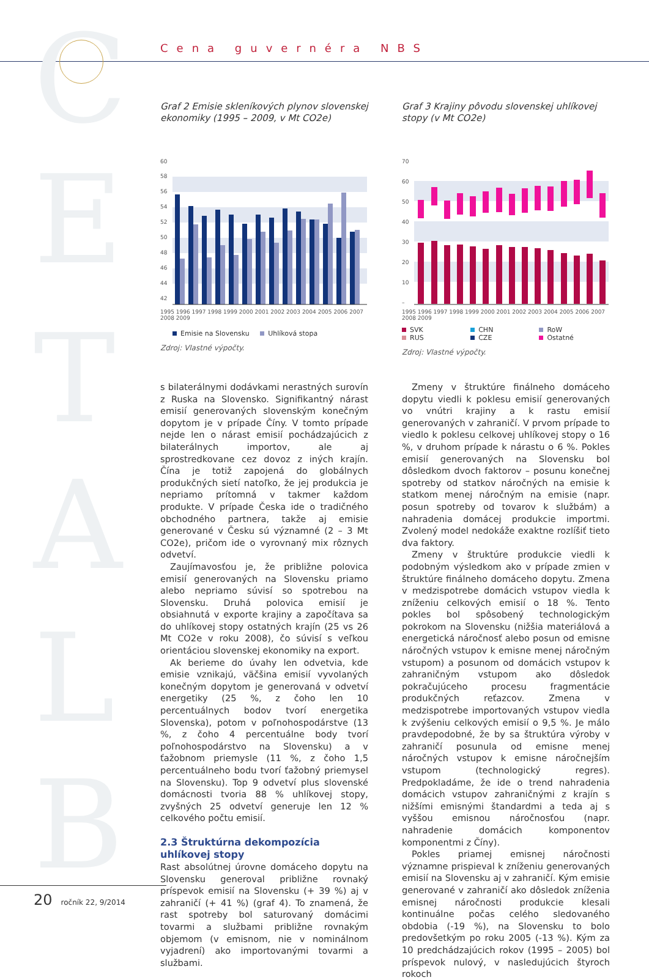C
E
T
A
L
B
Cena guvernéra NBS
Graf 2 Emisie skleníkových plynov slovenskej ekonomiky (1995 – 2009, v Mt CO2e)
60
58
56
54
52
50
48
46
44
42
1995 1996 1997 1998 1999 2000 2001 2002 2003 2004 2005 2006 2007 2008 2009
Emisie na Slovensku Uhlíková stopa
Zdroj: Vlastné výpočty.
Graf 3 Krajiny pôvodu slovenskej uhlíkovej stopy (v Mt CO2e)
70
60
50
40
30
20
10
–
1995 1996 1997 1998 1999 2000 2001 2002 2003 2004 2005 2006 2007 2008 2009
SVK CHN RoW RUS CZE Ostatné
Zdroj: Vlastné výpočty.
s bilaterálnymi dodávkami nerastných surovín z Ruska na Slovensko. Signifikantný nárast emisií generovaných slovenským konečným dopytom je v prípade Číny. V tomto prípade nejde len o nárast emisií pochádzajúcich z bilaterálnych importov, ale aj sprostredkovane cez dovoz z iných krajín. Čína je totiž zapojená do globálnych produkčných sietí natoľko, že jej produkcia je nepriamo prítomná v takmer každom produkte. V prípade Česka ide o tradičného obchodného partnera, takže aj emisie generované v Česku sú významné (2 – 3 Mt CO2e), pričom ide o vyrovnaný mix rôznych odvetví.
Zaujímavosťou je, že približne polovica emisií generovaných na Slovensku priamo alebo nepriamo súvisí so spotrebou na Slovensku. Druhá polovica emisií je obsiahnutá v exporte krajiny a započítava sa do uhlíkovej stopy ostatných krajín (25 vs 26 Mt CO2e v roku 2008), čo súvisí s veľkou orientáciou slovenskej ekonomiky na export.
Ak berieme do úvahy len odvetvia, kde emisie vznikajú, väčšina emisií vyvolaných konečným dopytom je generovaná v odvetví energetiky (25 %, z čoho len 10 percentuálnych bodov tvorí energetika Slovenska), potom v poľnohospodárstve (13 %, z čoho 4 percentuálne body tvorí poľnohospodárstvo na Slovensku) a v ťažobnom priemysle (11 %, z čoho 1,5 percentuálneho bodu tvorí ťažobný priemysel na Slovensku). Top 9 odvetví plus slovenské domácnosti tvoria 88 % uhlíkovej stopy, zvyšných 25 odvetví generuje len 12 % celkového počtu emisií.
2.3 Štruktúrna dekompozícia uhlíkovej stopy
Rast absolútnej úrovne domáceho dopytu na Slovensku generoval približne rovnaký príspevok emisií na Slovensku (+ 39 %) aj v zahraničí (+ 41 %) (graf 4). To znamená, že rast spotreby bol saturovaný domácimi tovarmi a službami približne rovnakým objemom (v emisnom, nie v nominálnom vyjadrení) ako importovanými tovarmi a službami.
Zmeny v štruktúre finálneho domáceho dopytu viedli k poklesu emisií generovaných vo vnútri krajiny a k rastu emisií generovaných v zahraničí. V prvom prípade to viedlo k poklesu celkovej uhlíkovej stopy o 16 %, v druhom prípade k nárastu o 6 %. Pokles emisií generovaných na Slovensku bol dôsledkom dvoch faktorov – posunu konečnej spotreby od statkov náročných na emisie k statkom menej náročným na emisie (napr. posun spotreby od tovarov k službám) a nahradenia domácej produkcie importmi. Zvolený model nedokáže exaktne rozlíšiť tieto dva faktory.
Zmeny v štruktúre produkcie viedli k podobným výsledkom ako v prípade zmien v štruktúre finálneho domáceho dopytu. Zmena v medzispotrebe domácich vstupov viedla k zníženiu celkových emisií o 18 %. Tento pokles bol spôsobený technologickým pokrokom na Slovensku (nižšia materiálová a energetická náročnosť alebo posun od emisne náročných vstupov k emisne menej náročným vstupom) a posunom od domácich vstupov k zahraničným vstupom ako dôsledok pokračujúceho procesu fragmentácie produkčných reťazcov. Zmena v medzispotrebe importovaných vstupov viedla k zvýšeniu celkových emisií o 9,5 %. Je málo pravdepodobné, že by sa štruktúra výroby v zahraničí posunula od emisne menej náročných vstupov k emisne náročnejším vstupom (technologický regres). Predpokladáme, že ide o trend nahradenia domácich vstupov zahraničnými z krajín s nižšími emisnými štandardmi a teda aj s vyššou emisnou náročnosťou (napr. nahradenie domácich komponentov komponentmi z Číny).
Pokles priamej emisnej náročnosti významne prispieval k zníženiu generovaných emisií na Slovensku aj v zahraničí. Kým emisie generované v zahraničí ako dôsledok zníženia emisnej náročnosti produkcie klesali kontinuálne počas celého sledovaného obdobia (-19 %), na Slovensku to bolo predovšetkým po roku 2005 (-13 %). Kým za 10 predchádzajúcich rokov (1995 – 2005) bol príspevok nulový, v nasledujúcich štyroch rokoch
20 ročník 22, 9/2014